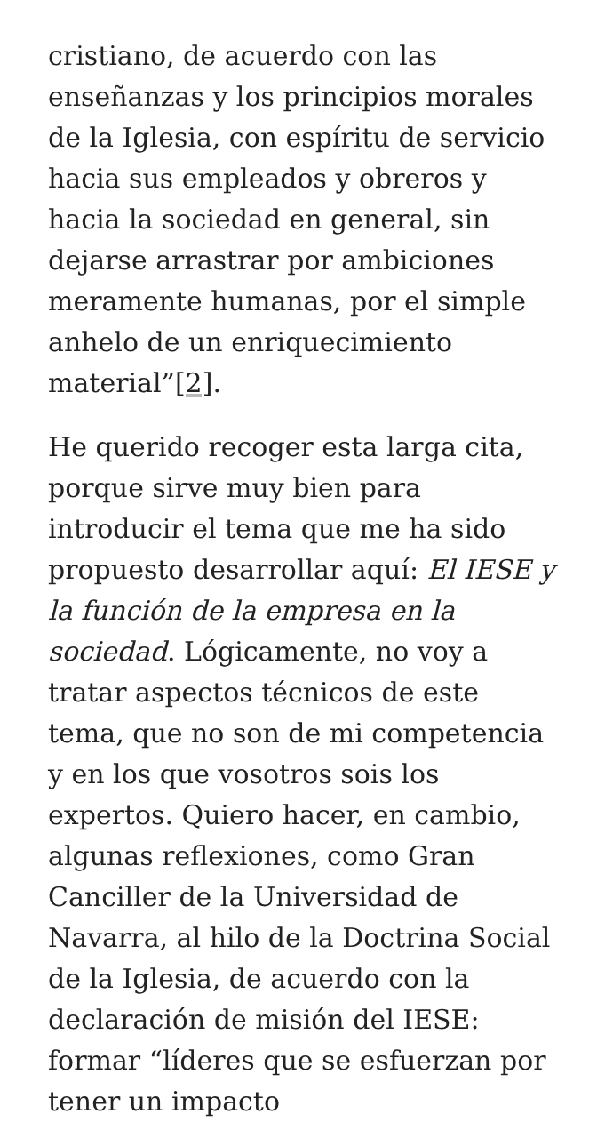cristiano, de acuerdo con las enseñanzas y los principios morales de la Iglesia, con espíritu de servicio hacia sus empleados y obreros y hacia la sociedad en general, sin dejarse arrastrar por ambiciones meramente humanas, por el simple anhelo de un enriquecimiento material”[2].
He querido recoger esta larga cita, porque sirve muy bien para introducir el tema que me ha sido propuesto desarrollar aquí: El IESE y la función de la empresa en la sociedad. Lógicamente, no voy a tratar aspectos técnicos de este tema, que no son de mi competencia y en los que vosotros sois los expertos. Quiero hacer, en cambio, algunas reflexiones, como Gran Canciller de la Universidad de Navarra, al hilo de la Doctrina Social de la Iglesia, de acuerdo con la declaración de misión del IESE: formar “líderes que se esfuerzan por tener un impacto